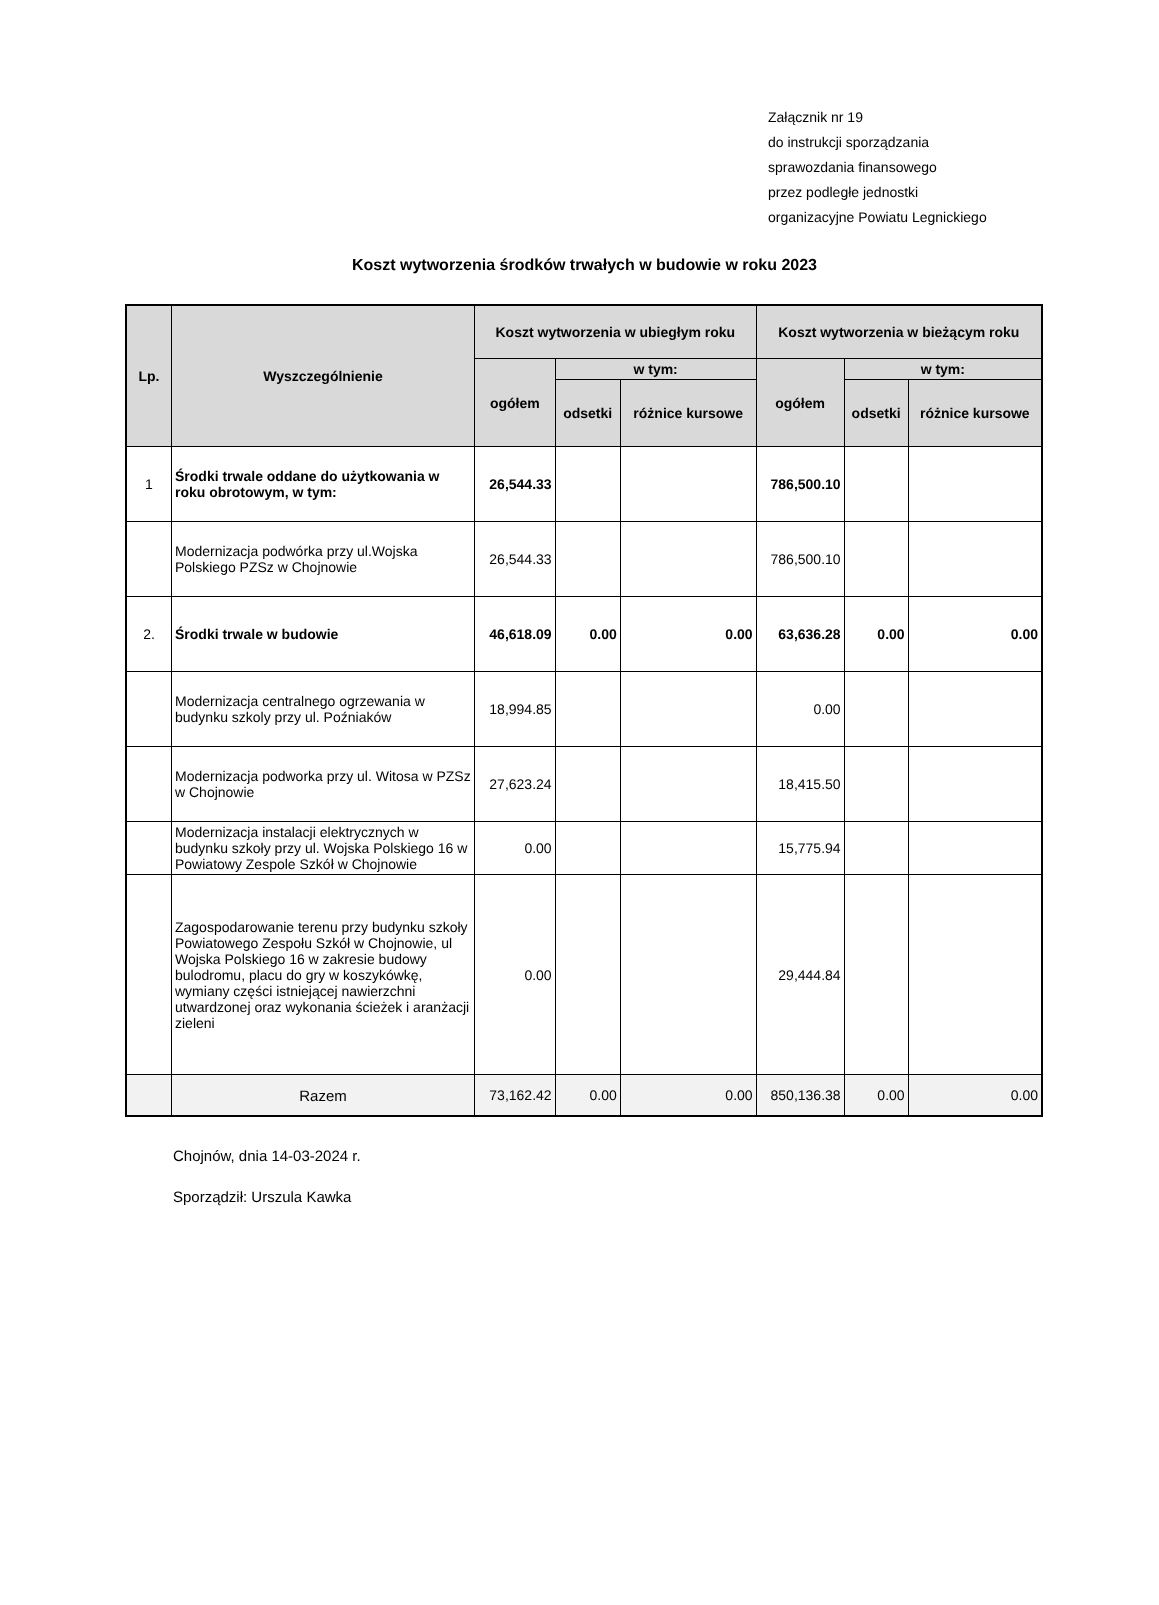Załącznik nr 19
do instrukcji sporządzania
sprawozdania finansowego
przez podległe jednostki
organizacyjne Powiatu Legnickiego
Koszt wytworzenia środków trwałych w budowie w roku 2023
| Lp. | Wyszczególnienie | Koszt wytworzenia w ubiegłym roku | | | Koszt wytworzenia w bieżącym roku | | |
| --- | --- | --- | --- | --- | --- | --- | --- |
| | | ogółem | w tym: | | ogółem | w tym: | |
| | | | odsetki | różnice kursowe | | odsetki | różnice kursowe |
| 1 | Środki trwale oddane do użytkowania w roku obrotowym, w tym: | 26,544.33 | | | 786,500.10 | | |
| | Modernizacja podwórka przy ul.Wojska Polskiego PZSz w Chojnowie | 26,544.33 | | | 786,500.10 | | |
| 2. | Środki trwale w budowie | 46,618.09 | 0.00 | 0.00 | 63,636.28 | 0.00 | 0.00 |
| | Modernizacja centralnego ogrzewania w budynku szkoly przy ul. Poźniaków | 18,994.85 | | | 0.00 | | |
| | Modernizacja podworka przy ul. Witosa w PZSz w Chojnowie | 27,623.24 | | | 18,415.50 | | |
| | Modernizacja instalacji elektrycznych w budynku szkoły przy ul. Wojska Polskiego 16 w Powiatowy Zespole Szkół w Chojnowie | 0.00 | | | 15,775.94 | | |
| | Zagospodarowanie terenu przy budynku szkoły Powiatowego Zespołu Szkół w Chojnowie, ul Wojska Polskiego 16 w zakresie budowy bulodromu, placu do gry w koszykówkę, wymiany części istniejącej nawierzchni utwardzonej oraz wykonania ścieżek i aranżacji zieleni | 0.00 | | | 29,444.84 | | |
| | Razem | 73,162.42 | 0.00 | 0.00 | 850,136.38 | 0.00 | 0.00 |
Chojnów, dnia 14-03-2024 r.
Sporządził: Urszula Kawka